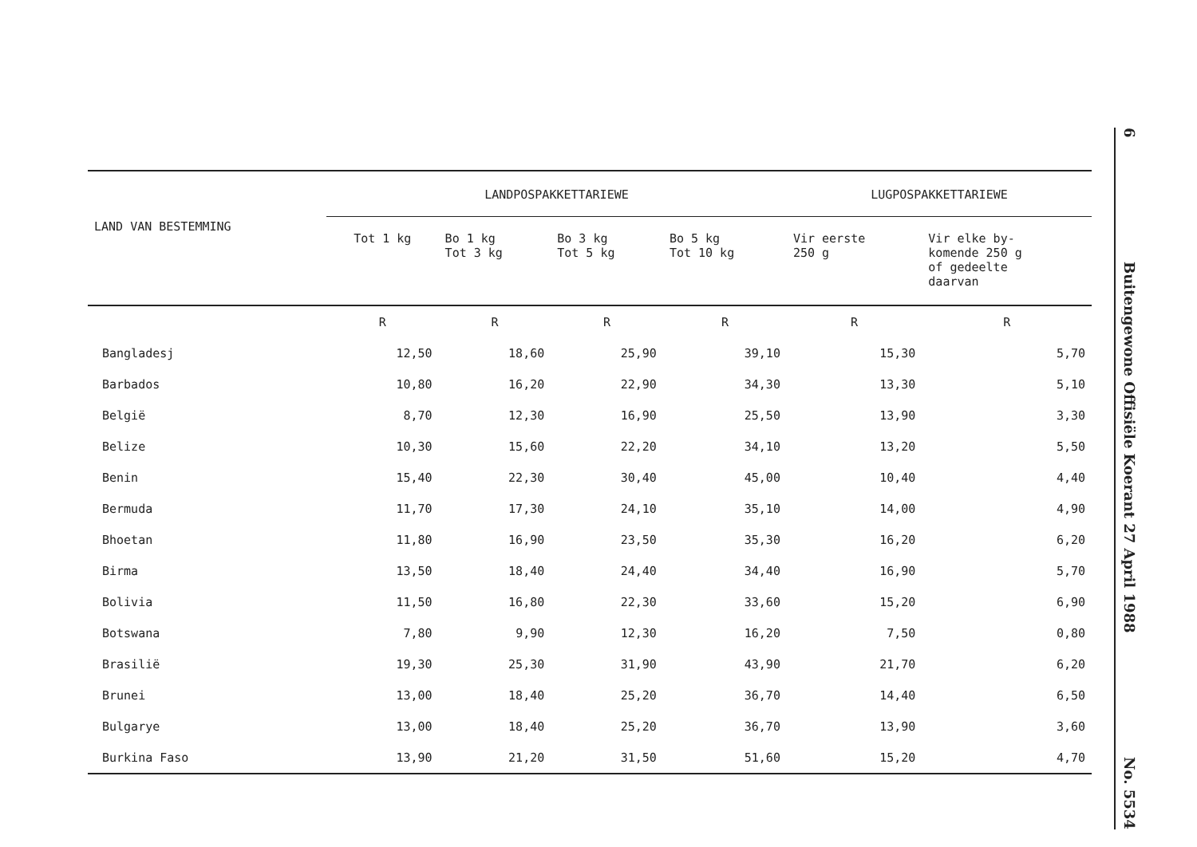| LAND VAN BESTEMMING | LANDPOSPAKKETTARIEWE | | | | LUGPOSPAKKETTARIEWE | |
| --- | --- | --- | --- | --- | --- | --- |
| | Tot 1 kg | Bo 1 kg Tot 3 kg | Bo 3 kg Tot 5 kg | Bo 5 kg Tot 10 kg | Vir eerste 250 g | Vir elke by- komende 250 g of gedeelte daarvan |
| | R | R | R | R | R | R |
| Bangladesj | 12,50 | 18,60 | 25,90 | 39,10 | 15,30 | 5,70 |
| Barbados | 10,80 | 16,20 | 22,90 | 34,30 | 13,30 | 5,10 |
| België | 8,70 | 12,30 | 16,90 | 25,50 | 13,90 | 3,30 |
| Belize | 10,30 | 15,60 | 22,20 | 34,10 | 13,20 | 5,50 |
| Benin | 15,40 | 22,30 | 30,40 | 45,00 | 10,40 | 4,40 |
| Bermuda | 11,70 | 17,30 | 24,10 | 35,10 | 14,00 | 4,90 |
| Bhoetan | 11,80 | 16,90 | 23,50 | 35,30 | 16,20 | 6,20 |
| Birma | 13,50 | 18,40 | 24,40 | 34,40 | 16,90 | 5,70 |
| Bolivia | 11,50 | 16,80 | 22,30 | 33,60 | 15,20 | 6,90 |
| Botswana | 7,80 | 9,90 | 12,30 | 16,20 | 7,50 | 0,80 |
| Brasilië | 19,30 | 25,30 | 31,90 | 43,90 | 21,70 | 6,20 |
| Brunei | 13,00 | 18,40 | 25,20 | 36,70 | 14,40 | 6,50 |
| Bulgarye | 13,00 | 18,40 | 25,20 | 36,70 | 13,90 | 3,60 |
| Burkina Faso | 13,90 | 21,20 | 31,50 | 51,60 | 15,20 | 4,70 |
6 Buitengewone Offisiële Koerant 27 April 1988 No. 5534